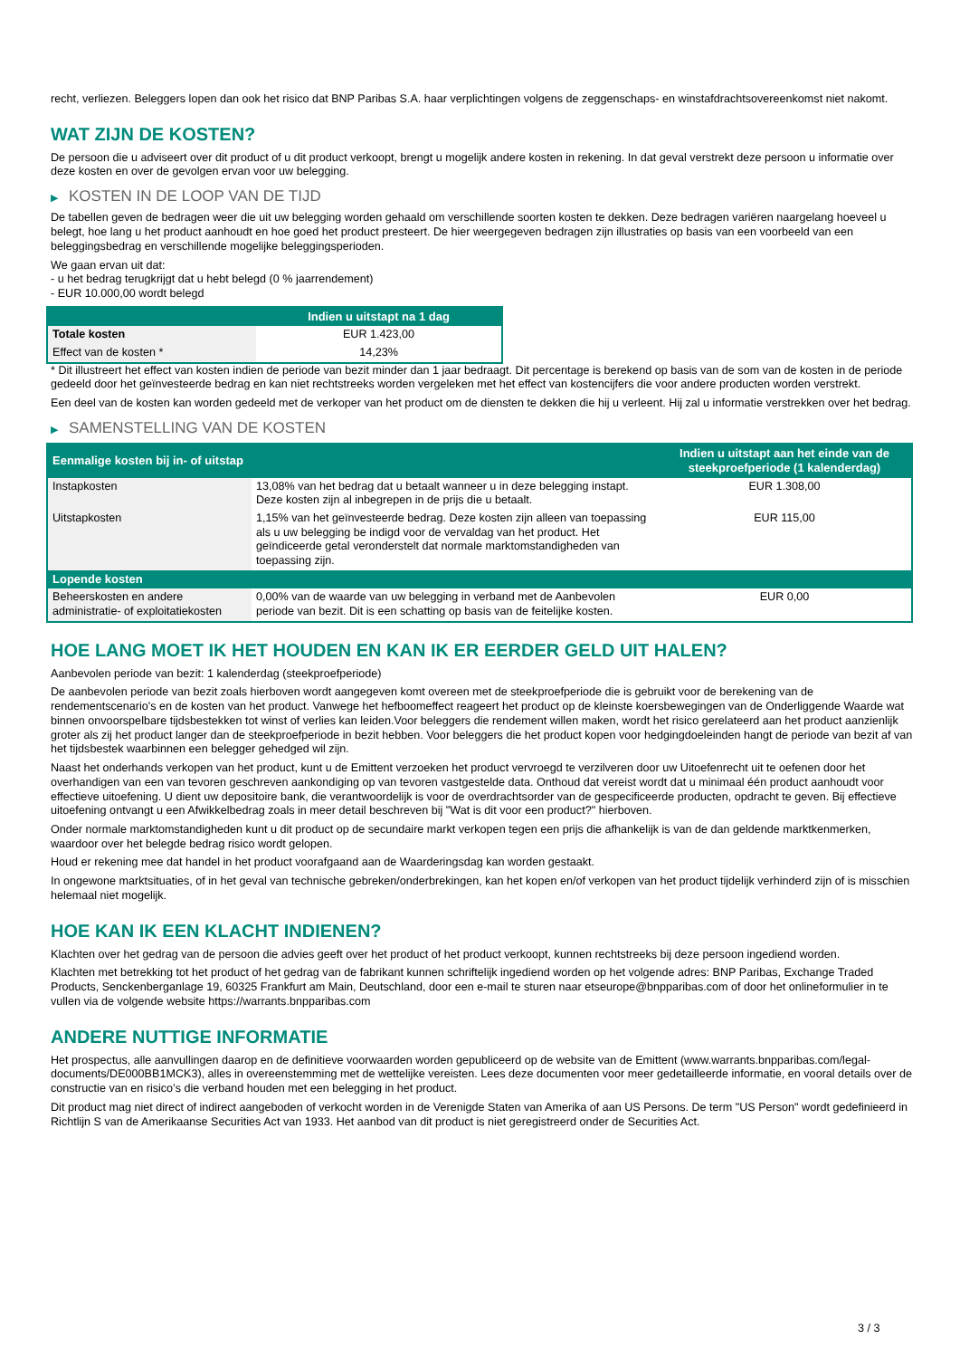recht, verliezen. Beleggers lopen dan ook het risico dat BNP Paribas S.A. haar verplichtingen volgens de zeggenschaps- en winstafdrachtsovereenkomst niet nakomt.
WAT ZIJN DE KOSTEN?
De persoon die u adviseert over dit product of u dit product verkoopt, brengt u mogelijk andere kosten in rekening. In dat geval verstrekt deze persoon u informatie over deze kosten en over de gevolgen ervan voor uw belegging.
▶ KOSTEN IN DE LOOP VAN DE TIJD
De tabellen geven de bedragen weer die uit uw belegging worden gehaald om verschillende soorten kosten te dekken. Deze bedragen variëren naargelang hoeveel u belegt, hoe lang u het product aanhoudt en hoe goed het product presteert. De hier weergegeven bedragen zijn illustraties op basis van een voorbeeld van een beleggingsbedrag en verschillende mogelijke beleggingsperioden.
We gaan ervan uit dat:
- u het bedrag terugkrijgt dat u hebt belegd (0 % jaarrendement)
- EUR 10.000,00 wordt belegd
| | Indien u uitstapt na 1 dag |
| --- | --- |
| Totale kosten | EUR 1.423,00 |
| Effect van de kosten * | 14,23% |
* Dit illustreert het effect van kosten indien de periode van bezit minder dan 1 jaar bedraagt. Dit percentage is berekend op basis van de som van de kosten in de periode gedeeld door het geïnvesteerde bedrag en kan niet rechtstreeks worden vergeleken met het effect van kostencijfers die voor andere producten worden verstrekt.
Een deel van de kosten kan worden gedeeld met de verkoper van het product om de diensten te dekken die hij u verleent. Hij zal u informatie verstrekken over het bedrag.
▶ SAMENSTELLING VAN DE KOSTEN
| Eenmalige kosten bij in- of uitstap | | Indien u uitstapt aan het einde van de steekproefperiode (1 kalenderdag) |
| --- | --- | --- |
| Instapkosten | 13,08% van het bedrag dat u betaalt wanneer u in deze belegging instapt. Deze kosten zijn al inbegrepen in de prijs die u betaalt. | EUR 1.308,00 |
| Uitstapkosten | 1,15% van het geïnvesteerde bedrag. Deze kosten zijn alleen van toepassing als u uw belegging be indigd voor de vervaldag van het product. Het geïndiceerde getal veronderstelt dat normale marktomstandigheden van toepassing zijn. | EUR 115,00 |
| Lopende kosten | | |
| Beheerskosten en andere administratie- of exploitatiekosten | 0,00% van de waarde van uw belegging in verband met de Aanbevolen periode van bezit. Dit is een schatting op basis van de feitelijke kosten. | EUR 0,00 |
HOE LANG MOET IK HET HOUDEN EN KAN IK ER EERDER GELD UIT HALEN?
Aanbevolen periode van bezit: 1 kalenderdag (steekproefperiode)
De aanbevolen periode van bezit zoals hierboven wordt aangegeven komt overeen met de steekproefperiode die is gebruikt voor de berekening van de rendementscenario's en de kosten van het product. Vanwege het hefboomeffect reageert het product op de kleinste koersbewegingen van de Onderliggende Waarde wat binnen onvoorspelbare tijdsbestekken tot winst of verlies kan leiden.Voor beleggers die rendement willen maken, wordt het risico gerelateerd aan het product aanzienlijk groter als zij het product langer dan de steekproefperiode in bezit hebben. Voor beleggers die het product kopen voor hedgingdoeleinden hangt de periode van bezit af van het tijdsbestek waarbinnen een belegger gehedged wil zijn.
Naast het onderhands verkopen van het product, kunt u de Emittent verzoeken het product vervroegd te verzilveren door uw Uitoefenrecht uit te oefenen door het overhandigen van een van tevoren geschreven aankondiging op van tevoren vastgestelde data. Onthoud dat vereist wordt dat u minimaal één product aanhoudt voor effectieve uitoefening. U dient uw depositoire bank, die verantwoordelijk is voor de overdrachtsorder van de gespecificeerde producten, opdracht te geven. Bij effectieve uitoefening ontvangt u een Afwikkelbedrag zoals in meer detail beschreven bij "Wat is dit voor een product?" hierboven.
Onder normale marktomstandigheden kunt u dit product op de secundaire markt verkopen tegen een prijs die afhankelijk is van de dan geldende marktkenmerken, waardoor over het belegde bedrag risico wordt gelopen.
Houd er rekening mee dat handel in het product voorafgaand aan de Waarderingsdag kan worden gestaakt.
In ongewone marktsituaties, of in het geval van technische gebreken/onderbrekingen, kan het kopen en/of verkopen van het product tijdelijk verhinderd zijn of is misschien helemaal niet mogelijk.
HOE KAN IK EEN KLACHT INDIENEN?
Klachten over het gedrag van de persoon die advies geeft over het product of het product verkoopt, kunnen rechtstreeks bij deze persoon ingediend worden.
Klachten met betrekking tot het product of het gedrag van de fabrikant kunnen schriftelijk ingediend worden op het volgende adres: BNP Paribas, Exchange Traded Products, Senckenberganlage 19, 60325 Frankfurt am Main, Deutschland, door een e-mail te sturen naar etseurope@bnpparibas.com of door het onlineformulier in te vullen via de volgende website https://warrants.bnpparibas.com
ANDERE NUTTIGE INFORMATIE
Het prospectus, alle aanvullingen daarop en de definitieve voorwaarden worden gepubliceerd op de website van de Emittent (www.warrants.bnpparibas.com/legal-documents/DE000BB1MCK3), alles in overeenstemming met de wettelijke vereisten. Lees deze documenten voor meer gedetailleerde informatie, en vooral details over de constructie van en risico’s die verband houden met een belegging in het product.
Dit product mag niet direct of indirect aangeboden of verkocht worden in de Verenigde Staten van Amerika of aan US Persons. De term "US Person" wordt gedefinieerd in Richtlijn S van de Amerikaanse Securities Act van 1933. Het aanbod van dit product is niet geregistreerd onder de Securities Act.
3 / 3